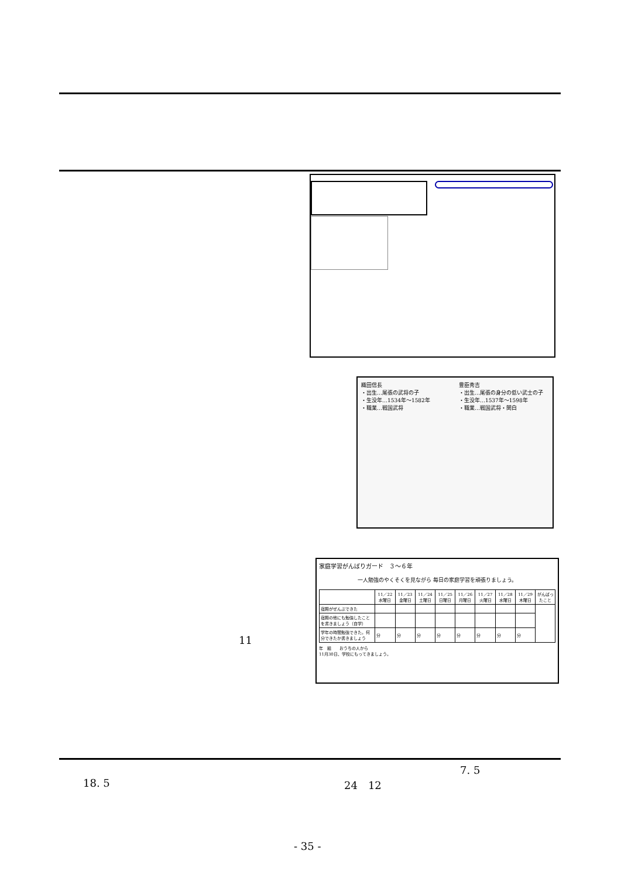織田信長
・出生…尾張の武将の子
・生没年…1534年～1582年
・職業…戦国武将
豊臣秀吉
・出生…尾張の身分の低い武士の子
・生没年…1537年～1598年
・職業…戦国武将・関白
家庭学習がんばりガード　３～６年
一人勉強のやくそくを見ながら 毎日の家庭学習を頑張りましょう。
| | 11／22 水曜日 | 11／23 金曜日 | 11／24 土曜日 | 11／25 日曜日 | 11／26 月曜日 | 11／27 火曜日 | 11／28 水曜日 | 11／29 木曜日 | がんばったこと |
| --- | --- | --- | --- | --- | --- | --- | --- | --- | --- |
| 宿題がぜんぶできた | | | | | | | | | |
| 宿題の他にも勉強したことを書きましょう（自学） | | | | | | | | | |
| 学年の時間勉強できた。何分できたか書きましょう | 分 | 分 | 分 | 分 | 分 | 分 | 分 | 分 | |
年　組　　おうちの人から
11月30日、学校にもってきましょう。
11
7. 5
18. 5 24　12
- 35 -